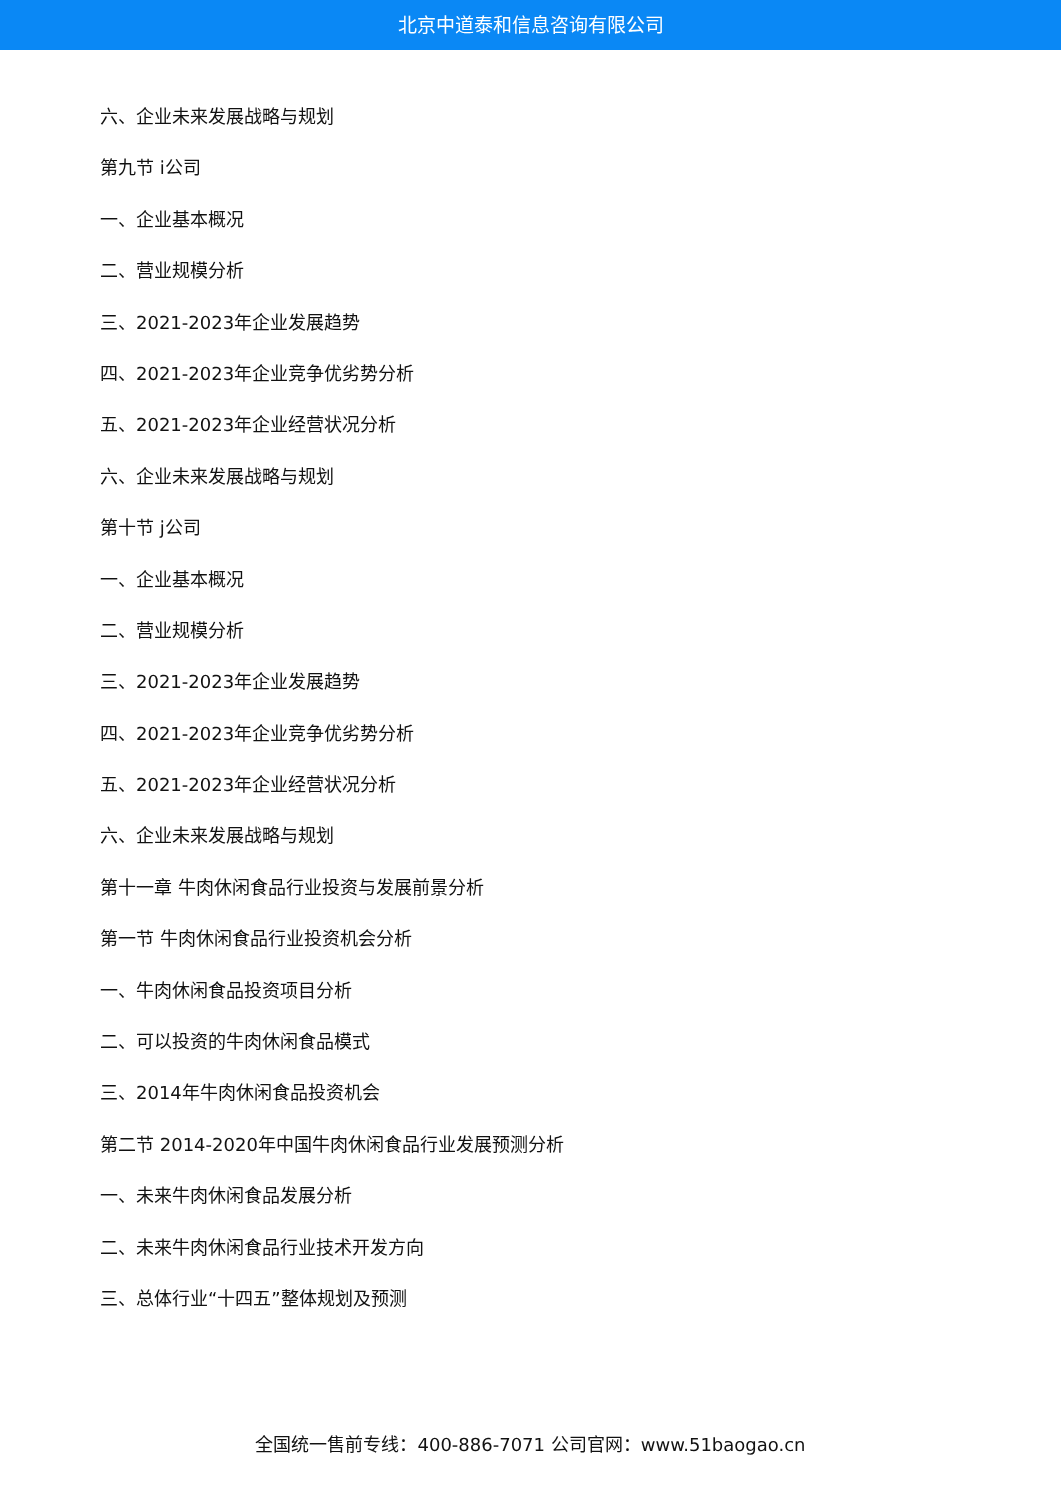北京中道泰和信息咨询有限公司
六、企业未来发展战略与规划
第九节 i公司
一、企业基本概况
二、营业规模分析
三、2021-2023年企业发展趋势
四、2021-2023年企业竞争优劣势分析
五、2021-2023年企业经营状况分析
六、企业未来发展战略与规划
第十节 j公司
一、企业基本概况
二、营业规模分析
三、2021-2023年企业发展趋势
四、2021-2023年企业竞争优劣势分析
五、2021-2023年企业经营状况分析
六、企业未来发展战略与规划
第十一章 牛肉休闲食品行业投资与发展前景分析
第一节 牛肉休闲食品行业投资机会分析
一、牛肉休闲食品投资项目分析
二、可以投资的牛肉休闲食品模式
三、2014年牛肉休闲食品投资机会
第二节 2014-2020年中国牛肉休闲食品行业发展预测分析
一、未来牛肉休闲食品发展分析
二、未来牛肉休闲食品行业技术开发方向
三、总体行业“十四五”整体规划及预测
全国统一售前专线：400-886-7071 公司官网：www.51baogao.cn